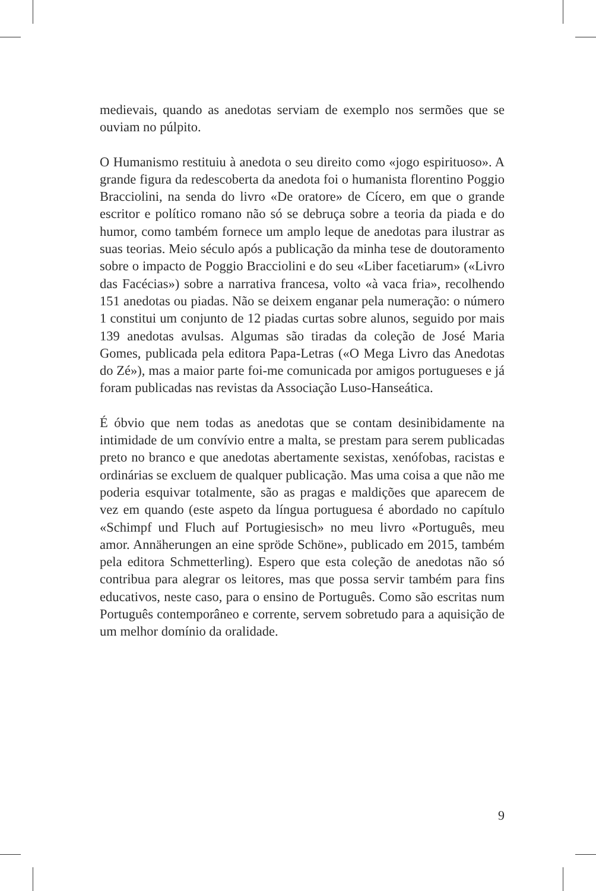medievais, quando as anedotas serviam de exemplo nos sermões que se ouviam no púlpito.
O Humanismo restituiu à anedota o seu direito como «jogo espirituoso». A grande figura da redescoberta da anedota foi o humanista florentino Poggio Bracciolini, na senda do livro «De oratore» de Cícero, em que o grande escritor e político romano não só se debruça sobre a teoria da piada e do humor, como também fornece um amplo leque de anedotas para ilustrar as suas teorias. Meio século após a publicação da minha tese de doutoramento sobre o impacto de Poggio Bracciolini e do seu «Liber facetiarum» («Livro das Facécias») sobre a narrativa francesa, volto «à vaca fria», recolhendo 151 anedotas ou piadas. Não se deixem enganar pela numeração: o número 1 constitui um conjunto de 12 piadas curtas sobre alunos, seguido por mais 139 anedotas avulsas. Algumas são tiradas da coleção de José Maria Gomes, publicada pela editora Papa-Letras («O Mega Livro das Anedotas do Zé»), mas a maior parte foi-me comunicada por amigos portugueses e já foram publicadas nas revistas da Associação Luso-Hanseática.
É óbvio que nem todas as anedotas que se contam desinibidamente na intimidade de um convívio entre a malta, se prestam para serem publicadas preto no branco e que anedotas abertamente sexistas, xenófobas, racistas e ordinárias se excluem de qualquer publicação. Mas uma coisa a que não me poderia esquivar totalmente, são as pragas e maldições que aparecem de vez em quando (este aspeto da língua portuguesa é abordado no capítulo «Schimpf und Fluch auf Portugiesisch» no meu livro «Português, meu amor. Annäherungen an eine spröde Schöne», publicado em 2015, também pela editora Schmetterling). Espero que esta coleção de anedotas não só contribua para alegrar os leitores, mas que possa servir também para fins educativos, neste caso, para o ensino de Português. Como são escritas num Português contemporâneo e corrente, servem sobretudo para a aquisição de um melhor domínio da oralidade.
9